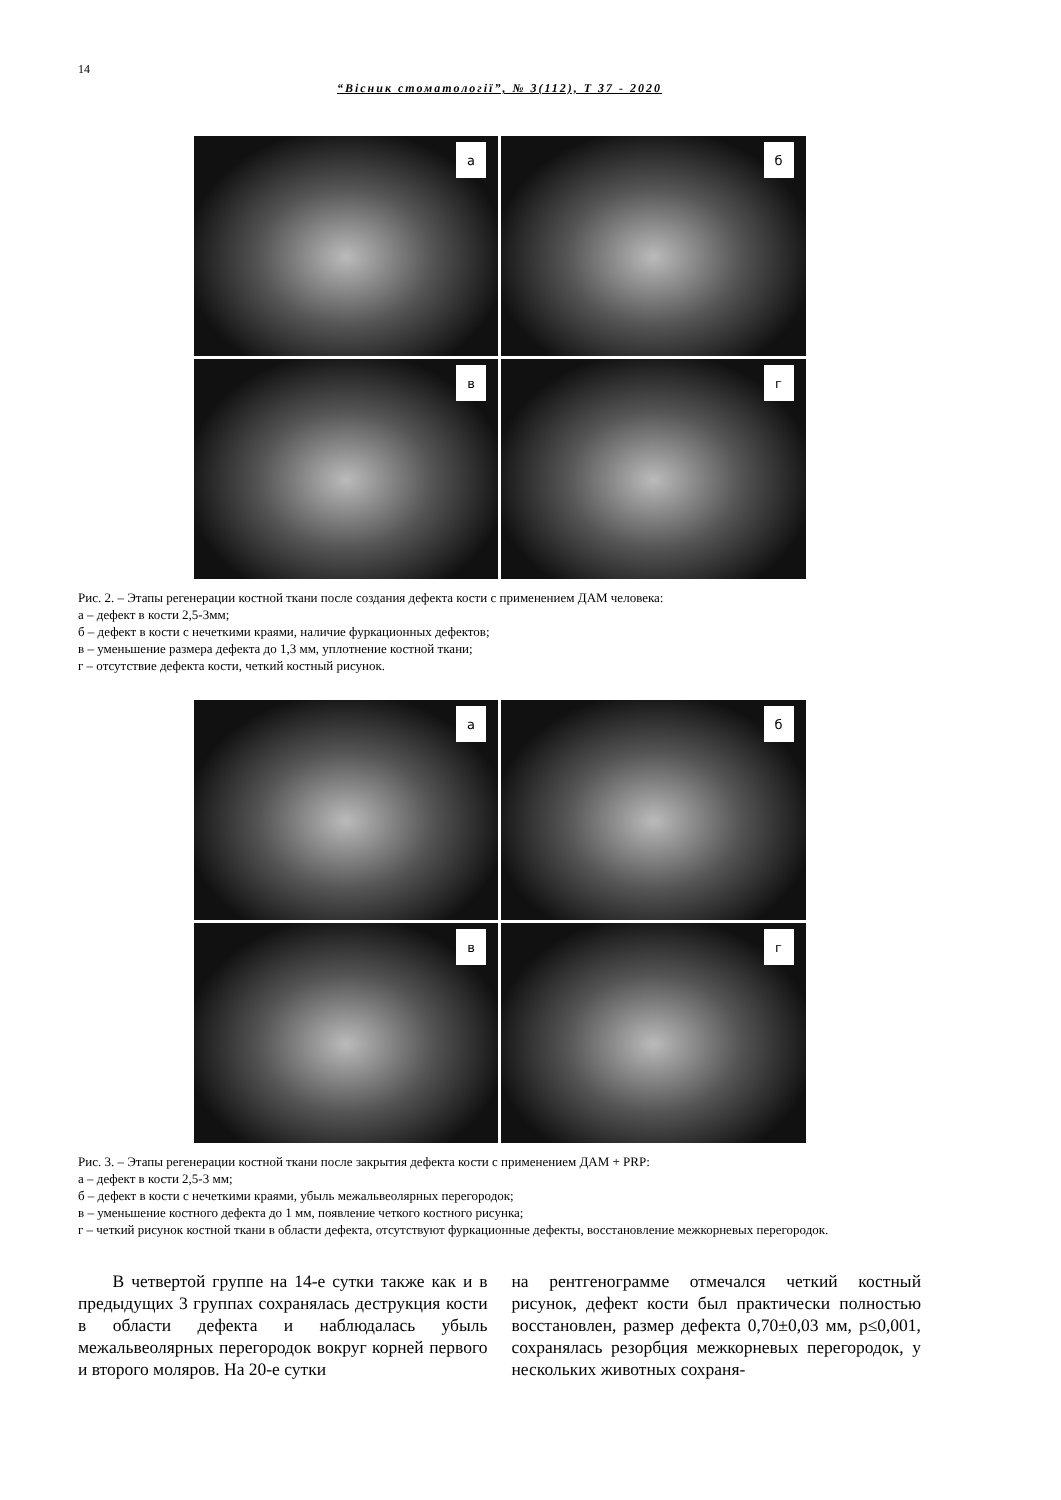14
“Вісник стоматології”, № 3(112), Т 37 - 2020
а
б
в
г
Рис. 2. – Этапы регенерации костной ткани после создания дефекта кости с применением ДАМ человека:
а – дефект в кости 2,5-3мм;
б – дефект в кости с нечеткими краями, наличие фуркационных дефектов;
в – уменьшение размера дефекта до 1,3 мм, уплотнение костной ткани;
г – отсутствие дефекта кости, четкий костный рисунок.
а
б
в
г
Рис. 3. – Этапы регенерации костной ткани после закрытия дефекта кости с применением ДАМ + PRP:
а – дефект в кости 2,5-3 мм;
б – дефект в кости с нечеткими краями, убыль межальвеолярных перегородок;
в – уменьшение костного дефекта до 1 мм, появление четкого костного рисунка;
г – четкий рисунок костной ткани в области дефекта, отсутствуют фуркационные дефекты, восстановление межкорневых перегородок.
В четвертой группе на 14-е сутки также как и в предыдущих 3 группах сохранялась деструкция кости в области дефекта и наблюдалась убыль межальвеолярных перегородок вокруг корней первого и второго моляров. На 20-е сутки
на рентгенограмме отмечался четкий костный рисунок, дефект кости был практически полностью восстановлен, размер дефекта 0,70±0,03 мм, p≤0,001, сохранялась резорбция межкорневых перегородок, у нескольких животных сохраня-